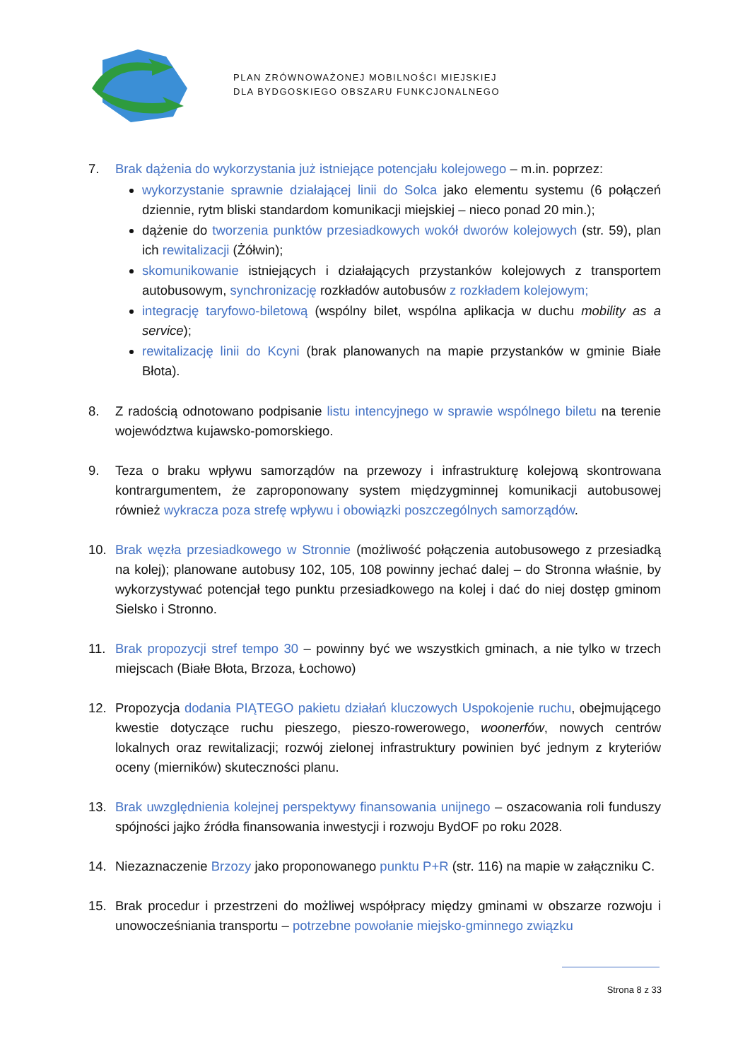PLAN ZRÓWNOWAŻONEJ MOBILNOŚCI MIEJSKIEJ
DLA BYDGOSKIEGO OBSZARU FUNKCJONALNEGO
7. Brak dążenia do wykorzystania już istniejące potencjału kolejowego – m.in. poprzez:
wykorzystanie sprawnie działającej linii do Solca jako elementu systemu (6 połączeń dziennie, rytm bliski standardom komunikacji miejskiej – nieco ponad 20 min.);
dążenie do tworzenia punktów przesiadkowych wokół dworów kolejowych (str. 59), plan ich rewitalizacji (Żółwin);
skomunikowanie istniejących i działających przystanków kolejowych z transportem autobusowym, synchronizację rozkładów autobusów z rozkładem kolejowym;
integrację taryfowo-biletową (wspólny bilet, wspólna aplikacja w duchu mobility as a service);
rewitalizację linii do Kcyni (brak planowanych na mapie przystanków w gminie Białe Błota).
8. Z radością odnotowano podpisanie listu intencyjnego w sprawie wspólnego biletu na terenie województwa kujawsko-pomorskiego.
9. Teza o braku wpływu samorządów na przewozy i infrastrukturę kolejową skontrowana kontrargumentem, że zaproponowany system międzygminnej komunikacji autobusowej również wykracza poza strefę wpływu i obowiązki poszczególnych samorządów.
10. Brak węzła przesiadkowego w Stronnie (możliwość połączenia autobusowego z przesiadką na kolej); planowane autobusy 102, 105, 108 powinny jechać dalej – do Stronna właśnie, by wykorzystywać potencjał tego punktu przesiadkowego na kolej i dać do niej dostęp gminom Sielsko i Stronno.
11. Brak propozycji stref tempo 30 – powinny być we wszystkich gminach, a nie tylko w trzech miejscach (Białe Błota, Brzoza, Łochowo)
12. Propozycja dodania PIĄTEGO pakietu działań kluczowych Uspokojenie ruchu, obejmującego kwestie dotyczące ruchu pieszego, pieszo-rowerowego, woonerfów, nowych centrów lokalnych oraz rewitalizacji; rozwój zielonej infrastruktury powinien być jednym z kryteriów oceny (mierników) skuteczności planu.
13. Brak uwzględnienia kolejnej perspektywy finansowania unijnego – oszacowania roli funduszy spójności jajko źródła finansowania inwestycji i rozwoju BydOF po roku 2028.
14. Niezaznaczenie Brzozy jako proponowanego punktu P+R (str. 116) na mapie w załączniku C.
15. Brak procedur i przestrzeni do możliwej współpracy między gminami w obszarze rozwoju i unowocześniania transportu – potrzebne powołanie miejsko-gminnego związku
Strona 8 z 33